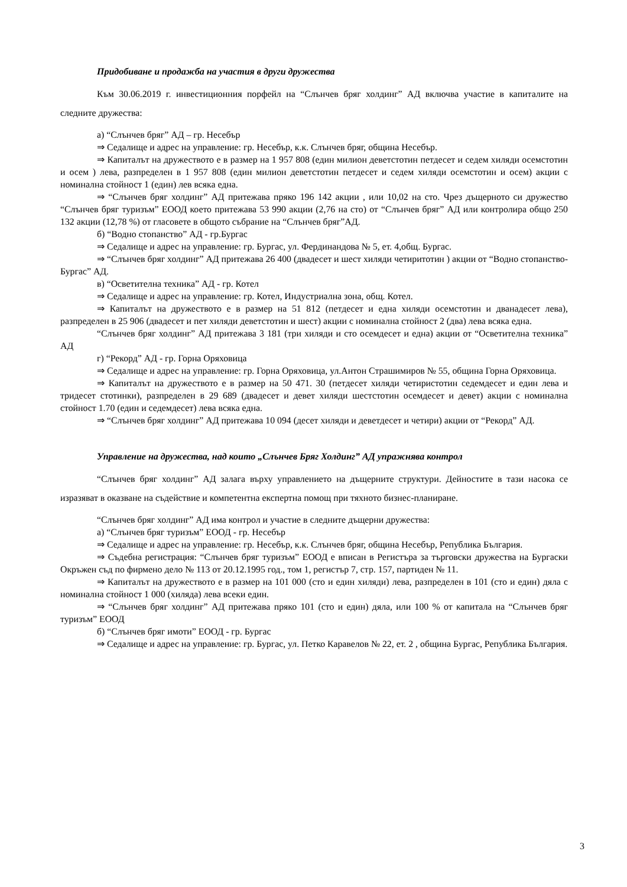Придобиване и продажба на участия в други дружества
Към 30.06.2019 г. инвестиционния порфейл на “Слънчев бряг холдинг” АД включва участие в капиталите на следните дружества:
а) “Слънчев бряг” АД – гр. Несебър
⇒ Седалище и адрес на управление: гр. Несебър, к.к. Слънчев бряг, община Несебър.
⇒ Капиталът на дружеството е в размер на 1 957 808 (един милион деветстотин петдесет и седем хиляди осемстотин и осем ) лева, разпределен в 1 957 808 (един милион деветстотин петдесет и седем хиляди осемстотин и осем) акции с номинална стойност 1 (един) лев всяка една.
⇒ “Слънчев бряг холдинг” АД притежава пряко 196 142 акции , или 10,02 на сто. Чрез дъщерното си дружество “Слънчев бряг туризъм” ЕООД което притежава 53 990 акции (2,76 на сто) от “Слънчев бряг” АД или контролира общо 250 132 акции (12,78 %) от гласовете в общото събрание на “Слънчев бряг”АД.
б) “Водно стопанство” АД - гр.Бургас
⇒ Седалище и адрес на управление: гр. Бургас, ул. Фердинандова № 5, ет. 4,общ. Бургас.
⇒ “Слънчев бряг холдинг” АД притежава 26 400 (двадесет и шест хиляди четиритотин ) акции от “Водно стопанство-Бургас” АД.
в) “Осветителна техника” АД - гр. Котел
⇒ Седалище и адрес на управление: гр. Котел, Индустриална зона, общ. Котел.
⇒ Капиталът на дружеството е в размер на 51 812 (петдесет и една хиляди осемстотин и дванадесет лева), разпределен в 25 906 (двадесет и пет хиляди деветстотин и шест) акции с номинална стойност 2 (два) лева всяка една.
“Слънчев бряг холдинг” АД притежава 3 181 (три хиляди и сто осемдесет и една) акции от “Осветителна техника” АД
г) “Рекорд” АД - гр. Горна Оряховица
⇒ Седалище и адрес на управление: гр. Горна Оряховица, ул.Антон Страшимиров № 55, община Горна Оряховица.
⇒ Капиталът на дружеството е в размер на 50 471. 30 (петдесет хиляди четиристотин седемдесет и един лева и тридесет стотинки), разпределен в 29 689 (двадесет и девет хиляди шестстотин осемдесет и девет) акции с номинална стойност 1.70 (един и седемдесет) лева всяка една.
⇒ “Слънчев бряг холдинг” АД притежава 10 094 (десет хиляди и деветдесет и четири) акции от “Рекорд” АД.
Управление на дружества, над които „Слънчев Бряг Холдинг” АД упражнява контрол
“Слънчев бряг холдинг” АД залага върху управлението на дъщерните структури. Дейностите в тази насока се изразяват в оказване на съдействие и компетентна експертна помощ при тяхното бизнес-планиране.
“Слънчев бряг холдинг” АД има контрол и участие в следните дъщерни дружества:
а) “Слънчев бряг туризъм” ЕООД - гр. Несебър
⇒ Седалище и адрес на управление: гр. Несебър, к.к. Слънчев бряг, община Несебър, Република България.
⇒ Съдебна регистрация: “Слънчев бряг туризъм” ЕООД е вписан в Регистъра за търговски дружества на Бургаски Окръжен съд по фирмено дело № 113 от 20.12.1995 год., том 1, регистър 7, стр. 157, партиден № 11.
⇒ Капиталът на дружеството е в размер на 101 000 (сто и един хиляди) лева, разпределен в 101 (сто и един) дяла с номинална стойност 1 000 (хиляда) лева всеки един.
⇒ “Слънчев бряг холдинг” АД притежава пряко 101 (сто и един) дяла, или 100 % от капитала на “Слънчев бряг туризъм” ЕООД
б) “Слънчев бряг имоти” ЕООД - гр. Бургас
⇒ Седалище и адрес на управление: гр. Бургас, ул. Петко Каравелов № 22, ет. 2 , община Бургас, Република България.
3